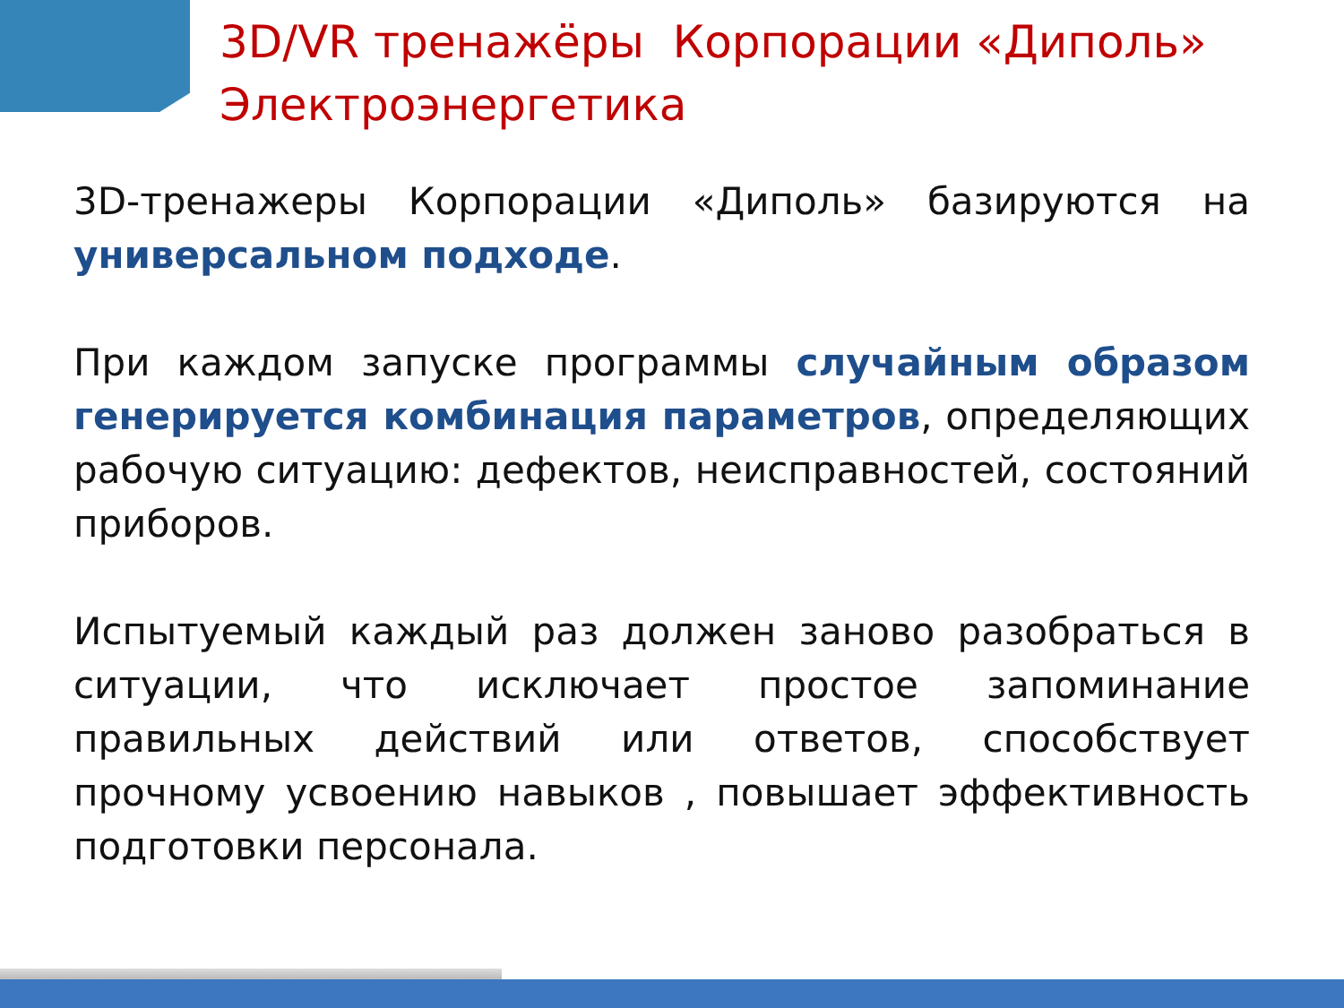3D/VR тренажёры Корпорации «Диполь»
Электроэнергетика
3D-тренажеры Корпорации «Диполь» базируются на универсальном подходе.
При каждом запуске программы случайным образом генерируется комбинация параметров, определяющих рабочую ситуацию: дефектов, неисправностей, состояний приборов.
Испытуемый каждый раз должен заново разобраться в ситуации, что исключает простое запоминание правильных действий или ответов, способствует прочному усвоению навыков , повышает эффективность подготовки персонала.